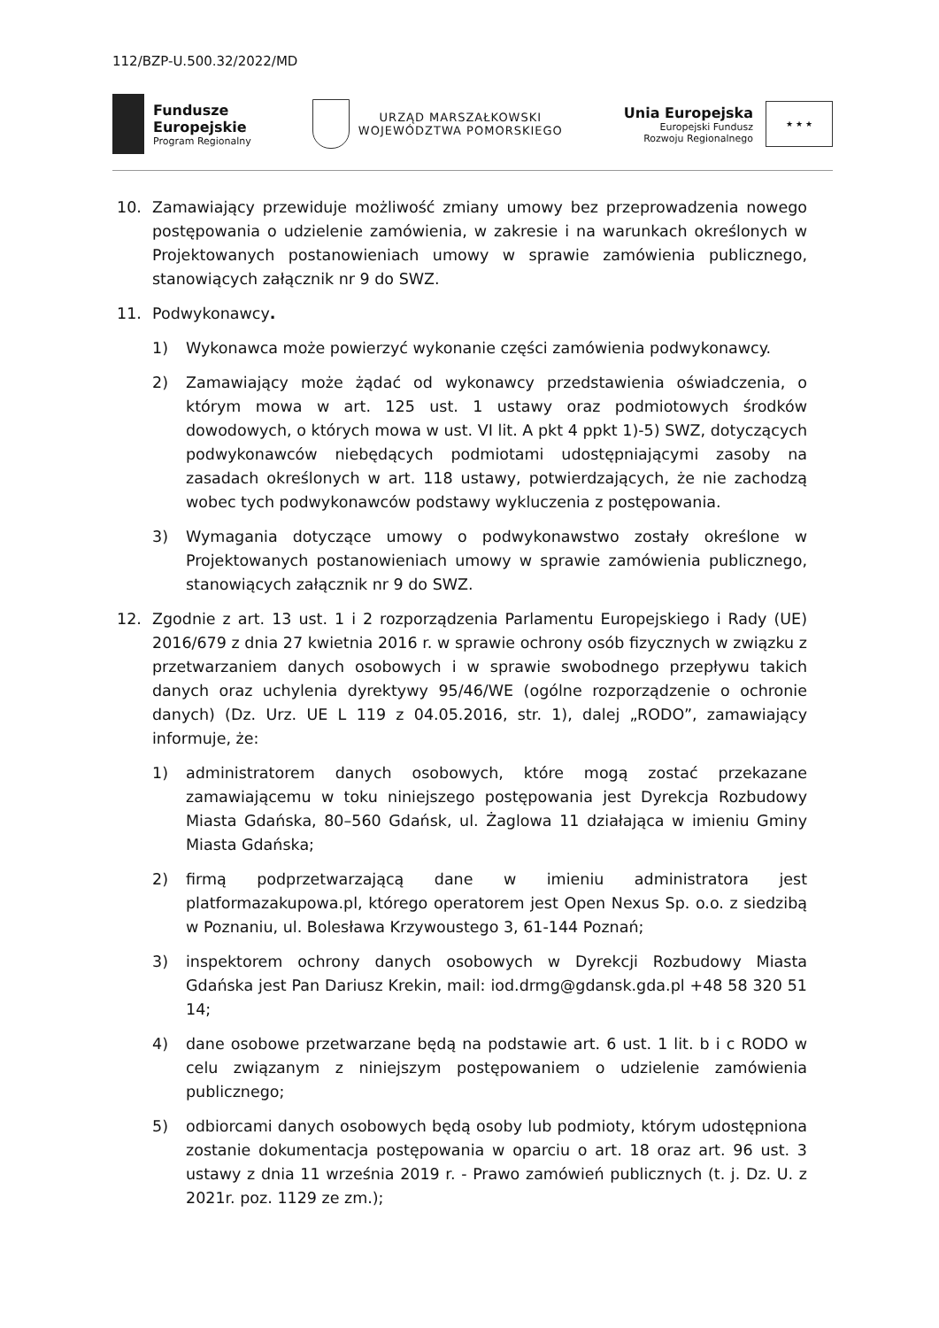112/BZP-U.500.32/2022/MD
Fundusze
Europejskie
Program Regionalny
URZĄD MARSZAŁKOWSKI
WOJEWÓDZTWA POMORSKIEGO
Unia Europejska
Europejski Fundusz
Rozwoju Regionalnego
★ ★ ★
10. Zamawiający przewiduje możliwość zmiany umowy bez przeprowadzenia nowego postępowania o udzielenie zamówienia, w zakresie i na warunkach określonych w Projektowanych postanowieniach umowy w sprawie zamówienia publicznego, stanowiących załącznik nr 9 do SWZ.
11. Podwykonawcy.
1) Wykonawca może powierzyć wykonanie części zamówienia podwykonawcy.
2) Zamawiający może żądać od wykonawcy przedstawienia oświadczenia, o którym mowa w art. 125 ust. 1 ustawy oraz podmiotowych środków dowodowych, o których mowa w ust. VI lit. A pkt 4 ppkt 1)-5) SWZ, dotyczących podwykonawców niebędących podmiotami udostępniającymi zasoby na zasadach określonych w art. 118 ustawy, potwierdzających, że nie zachodzą wobec tych podwykonawców podstawy wykluczenia z postępowania.
3) Wymagania dotyczące umowy o podwykonawstwo zostały określone w Projektowanych postanowieniach umowy w sprawie zamówienia publicznego, stanowiących załącznik nr 9 do SWZ.
12. Zgodnie z art. 13 ust. 1 i 2 rozporządzenia Parlamentu Europejskiego i Rady (UE) 2016/679 z dnia 27 kwietnia 2016 r. w sprawie ochrony osób fizycznych w związku z przetwarzaniem danych osobowych i w sprawie swobodnego przepływu takich danych oraz uchylenia dyrektywy 95/46/WE (ogólne rozporządzenie o ochronie danych) (Dz. Urz. UE L 119 z 04.05.2016, str. 1), dalej „RODO”, zamawiający informuje, że:
1) administratorem danych osobowych, które mogą zostać przekazane zamawiającemu w toku niniejszego postępowania jest Dyrekcja Rozbudowy Miasta Gdańska, 80–560 Gdańsk, ul. Żaglowa 11 działająca w imieniu Gminy Miasta Gdańska;
2) firmą podprzetwarzającą dane w imieniu administratora jest platformazakupowa.pl, którego operatorem jest Open Nexus Sp. o.o. z siedzibą w Poznaniu, ul. Bolesława Krzywoustego 3, 61-144 Poznań;
3) inspektorem ochrony danych osobowych w Dyrekcji Rozbudowy Miasta Gdańska jest Pan Dariusz Krekin, mail: iod.drmg@gdansk.gda.pl +48 58 320 51 14;
4) dane osobowe przetwarzane będą na podstawie art. 6 ust. 1 lit. b i c RODO w celu związanym z niniejszym postępowaniem o udzielenie zamówienia publicznego;
5) odbiorcami danych osobowych będą osoby lub podmioty, którym udostępniona zostanie dokumentacja postępowania w oparciu o art. 18 oraz art. 96 ust. 3 ustawy z dnia 11 września 2019 r. - Prawo zamówień publicznych (t. j. Dz. U. z 2021r. poz. 1129 ze zm.);